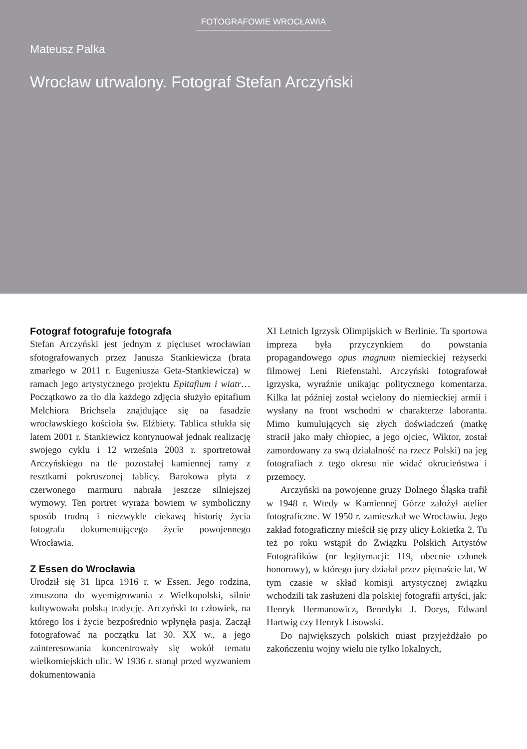FOTOGRAFOWIE WROCŁAWIA
Mateusz Palka
Wrocław utrwalony. Fotograf Stefan Arczyński
Fotograf fotografuje fotografa
Stefan Arczyński jest jednym z pięciuset wrocławian sfotografowanych przez Janusza Stankiewicza (brata zmarłego w 2011 r. Eugeniusza Geta-Stankiewicza) w ramach jego artystycznego projektu Epitafium i wiatr… Początkowo za tło dla każdego zdjęcia służyło epitafium Melchiora Brichsela znajdujące się na fasadzie wrocławskiego kościoła św. Elżbiety. Tablica stłukła się latem 2001 r. Stankiewicz kontynuował jednak realizację swojego cyklu i 12 września 2003 r. sportretował Arczyńskiego na tle pozostałej kamiennej ramy z resztkami pokruszonej tablicy. Barokowa płyta z czerwonego marmuru nabrała jeszcze silniejszej wymowy. Ten portret wyraża bowiem w symboliczny sposób trudną i niezwykle ciekawą historię życia fotografa dokumentującego życie powojennego Wrocławia.
Z Essen do Wrocławia
Urodził się 31 lipca 1916 r. w Essen. Jego rodzina, zmuszona do wyemigrowania z Wielkopolski, silnie kultywowała polską tradycję. Arczyński to człowiek, na którego los i życie bezpośrednio wpłynęła pasja. Zaczął fotografować na początku lat 30. XX w., a jego zainteresowania koncentrowały się wokół tematu wielkomiejskich ulic. W 1936 r. stanął przed wyzwaniem dokumentowania
XI Letnich Igrzysk Olimpijskich w Berlinie. Ta sportowa impreza była przyczynkiem do powstania propagandowego opus magnum niemieckiej reżyserki filmowej Leni Riefenstahl. Arczyński fotografował igrzyska, wyraźnie unikając politycznego komentarza. Kilka lat później został wcielony do niemieckiej armii i wysłany na front wschodni w charakterze laboranta. Mimo kumulujących się złych doświadczeń (matkę stracił jako mały chłopiec, a jego ojciec, Wiktor, został zamordowany za swą działalność na rzecz Polski) na jeg fotografiach z tego okresu nie widać okrucieństwa i przemocy.
Arczyński na powojenne gruzy Dolnego Śląska trafił w 1948 r. Wtedy w Kamiennej Górze założył atelier fotograficzne. W 1950 r. zamieszkał we Wrocławiu. Jego zakład fotograficzny mieścił się przy ulicy Łokietka 2. Tu też po roku wstąpił do Związku Polskich Artystów Fotografików (nr legitymacji: 119, obecnie członek honorowy), w którego jury działał przez piętnaście lat. W tym czasie w skład komisji artystycznej związku wchodzili tak zasłużeni dla polskiej fotografii artyści, jak: Henryk Hermanowicz, Benedykt J. Dorys, Edward Hartwig czy Henryk Lisowski.
Do największych polskich miast przyjeżdżało po zakończeniu wojny wielu nie tylko lokalnych,